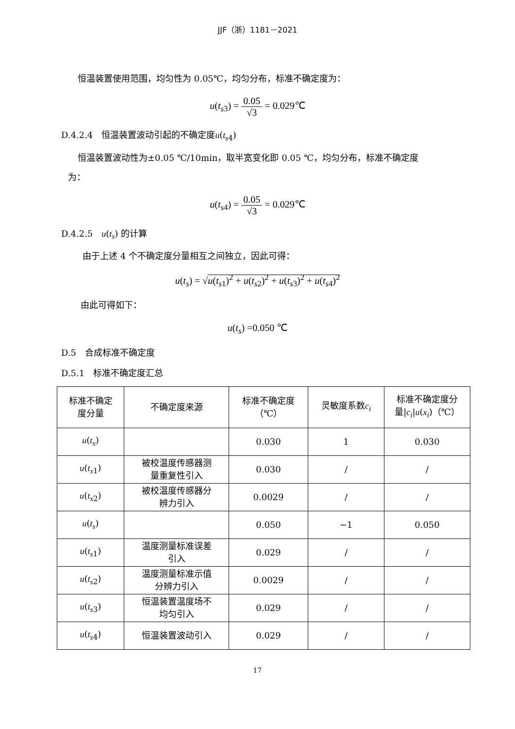JJF（浙）1181－2021
恒温装置使用范围，均匀性为 0.05℃，均匀分布，标准不确定度为：
u(t<sub>s3</sub>) = 0.05 √3 = 0.029℃
D.4.2.4　恒温装置波动引起的不确定度u(t<sub>s4</sub>)
恒温装置波动性为±0.05 ℃/10min，取半宽变化即 0.05 ℃，均匀分布，标准不确定度
为：
u(t<sub>s4</sub>) = 0.05 √3 = 0.029℃
D.4.2.5　u(t<sub>s</sub>) 的计算
由于上述 4 个不确定度分量相互之间独立，因此可得：
u(t<sub>s</sub>) = √u(t<sub>s1</sub>)<sup>2</sup> + u(t<sub>s2</sub>)<sup>2</sup> + u(t<sub>s3</sub>)<sup>2</sup> + u(t<sub>s4</sub>)<sup>2</sup>
由此可得如下：
u(t<sub>s</sub>) =0.050 ℃
D.5　合成标准不确定度
D.5.1　标准不确定度汇总
| 标准不确定 度分量 | 不确定度来源 | 标准不确定度 （℃） | 灵敏度系数 c<sub>i</sub> | 标准不确定度分 量/ c<sub>i</sub> / u ( x<sub>i</sub> )（℃） |
| --- | --- | --- | --- | --- |
| u ( t<sub>x</sub> ) | | 0.030 | 1 | 0.030 |
| u ( t<sub>x1</sub>) | 被校温度传感器测 量重复性引入 | 0.030 | / | / |
| u ( t<sub>x2</sub>) | 被校温度传感器分 辨力引入 | 0.0029 | / | / |
| u ( t<sub>s</sub> ) | | 0.050 | −1 | 0.050 |
| u ( t<sub>s1</sub>) | 温度测量标准误差 引入 | 0.029 | / | / |
| u ( t<sub>s2</sub>) | 温度测量标准示值 分辨力引入 | 0.0029 | / | / |
| u ( t<sub>s3</sub>) | 恒温装置温度场不 均匀引入 | 0.029 | / | / |
| u ( t<sub>s4</sub>) | 恒温装置波动引入 | 0.029 | / | / |
17